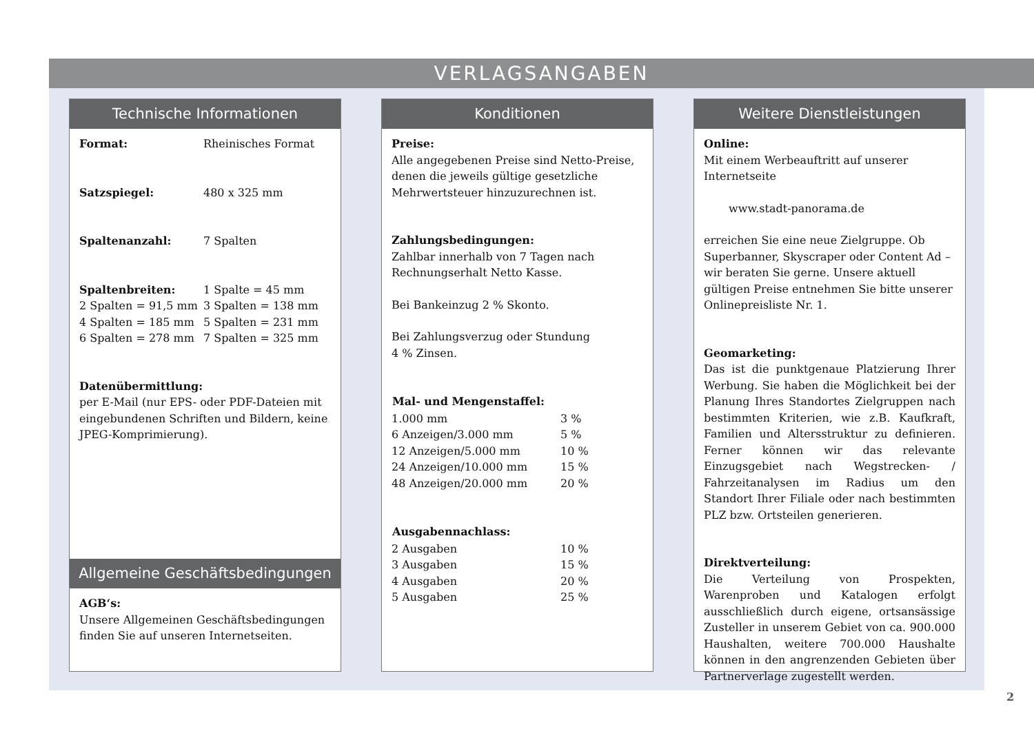VERLAGSANGABEN
Technische Informationen
| Format: | Rheinisches Format |
| Satzspiegel: | 480 x 325 mm |
| Spaltenanzahl: | 7 Spalten |
| Spaltenbreiten: | 1 Spalte = 45 mm |
| 2 Spalten = 91,5 mm | 3 Spalten = 138 mm |
| 4 Spalten = 185 mm | 5 Spalten = 231 mm |
| 6 Spalten = 278 mm | 7 Spalten = 325 mm |
Datenübermittlung:
per E-Mail (nur EPS- oder PDF-Dateien mit eingebundenen Schriften und Bildern, keine JPEG-Komprimierung).
Allgemeine Geschäftsbedingungen
AGB‘s:
Unsere Allgemeinen Geschäftsbedingungen finden Sie auf unseren Internetseiten.
Konditionen
Preise:
Alle angegebenen Preise sind Netto-Preise, denen die jeweils gültige gesetzliche Mehrwertsteuer hinzuzurechnen ist.
Zahlungsbedingungen:
Zahlbar innerhalb von 7 Tagen nach Rechnungserhalt Netto Kasse.
Bei Bankeinzug 2 % Skonto.
Bei Zahlungsverzug oder Stundung
4 % Zinsen.
| Mal- und Mengenstaffel: | |
| --- | --- |
| 1.000 mm | 3 % |
| 6 Anzeigen/3.000 mm | 5 % |
| 12 Anzeigen/5.000 mm | 10 % |
| 24 Anzeigen/10.000 mm | 15 % |
| 48 Anzeigen/20.000 mm | 20 % |
| Ausgabennachlass: | |
| --- | --- |
| 2 Ausgaben | 10 % |
| 3 Ausgaben | 15 % |
| 4 Ausgaben | 20 % |
| 5 Ausgaben | 25 % |
Weitere Dienstleistungen
Online:
Mit einem Werbeauftritt auf unserer Internetseite
www.stadt-panorama.de
erreichen Sie eine neue Zielgruppe. Ob Superbanner, Skyscraper oder Content Ad – wir beraten Sie gerne. Unsere aktuell gültigen Preise entnehmen Sie bitte unserer Onlinepreisliste Nr. 1.
Geomarketing:
Das ist die punktgenaue Platzierung Ihrer Werbung. Sie haben die Möglichkeit bei der Planung Ihres Standortes Zielgruppen nach bestimmten Kriterien, wie z.B. Kaufkraft, Familien und Altersstruktur zu definieren. Ferner können wir das relevante Einzugsgebiet nach Wegstrecken- / Fahrzeitanalysen im Radius um den Standort Ihrer Filiale oder nach bestimmten PLZ bzw. Ortsteilen generieren.
Direktverteilung:
Die Verteilung von Prospekten, Warenproben und Katalogen erfolgt ausschließlich durch eigene, ortsansässige Zusteller in unserem Gebiet von ca. 900.000 Haushalten, weitere 700.000 Haushalte können in den angrenzenden Gebieten über Partnerverlage zugestellt werden.
2